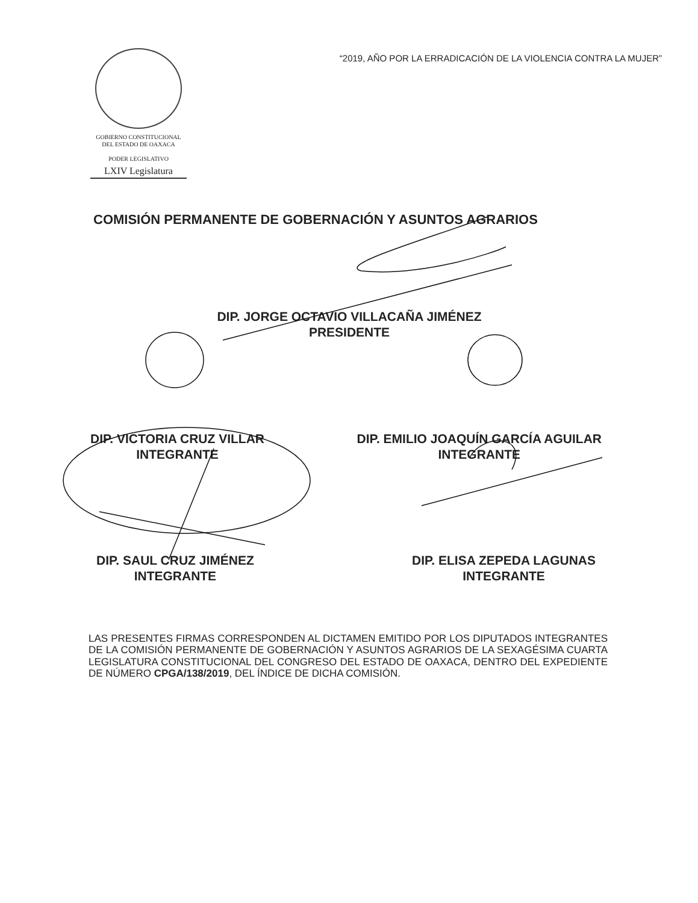GOBIERNO CONSTITUCIONAL
DEL ESTADO DE OAXACA
PODER LEGISLATIVO
LXIV Legislatura
“2019, AÑO POR LA ERRADICACIÓN DE LA VIOLENCIA CONTRA LA MUJER”
COMISIÓN PERMANENTE DE GOBERNACIÓN Y ASUNTOS AGRARIOS
DIP. JORGE OCTAVIO VILLACAÑA JIMÉNEZ
PRESIDENTE
DIP. VICTORIA CRUZ VILLAR
INTEGRANTE
DIP. EMILIO JOAQUÍN GARCÍA AGUILAR
INTEGRANTE
DIP. SAUL CRUZ JIMÉNEZ
INTEGRANTE
DIP. ELISA ZEPEDA LAGUNAS
INTEGRANTE
LAS PRESENTES FIRMAS CORRESPONDEN AL DICTAMEN EMITIDO POR LOS DIPUTADOS INTEGRANTES DE LA COMISIÓN PERMANENTE DE GOBERNACIÓN Y ASUNTOS AGRARIOS DE LA SEXAGÉSIMA CUARTA LEGISLATURA CONSTITUCIONAL DEL CONGRESO DEL ESTADO DE OAXACA, DENTRO DEL EXPEDIENTE DE NÚMERO CPGA/138/2019, DEL ÍNDICE DE DICHA COMISIÓN.